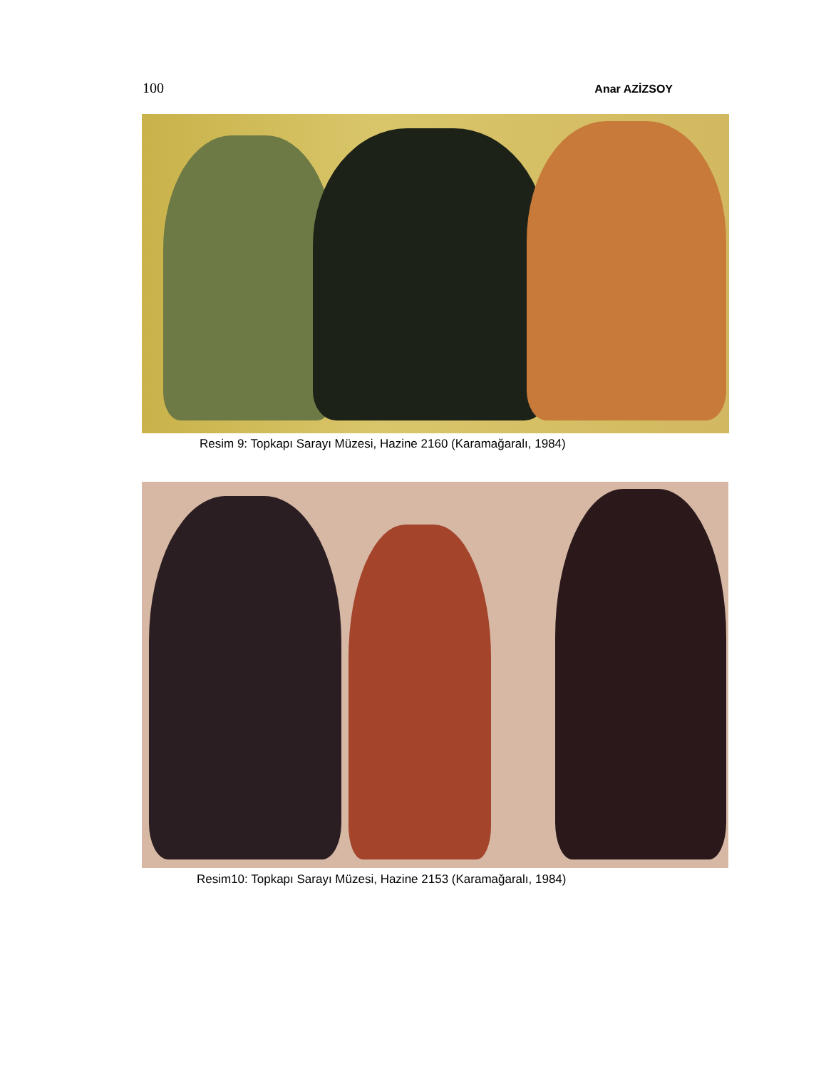100 Anar AZİZSOY
Resim 9: Topkapı Sarayı Müzesi, Hazine 2160 (Karamağaralı, 1984)
Resim10: Topkapı Sarayı Müzesi, Hazine 2153 (Karamağaralı, 1984)